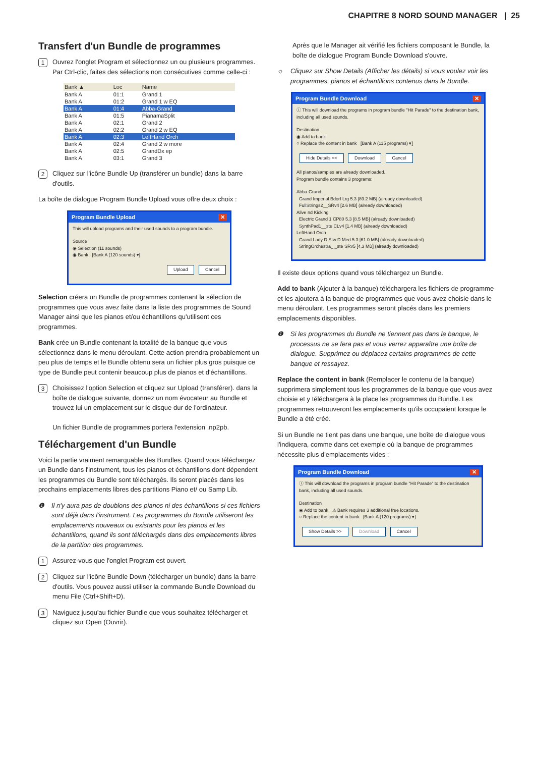CHAPITRE 8 NORD SOUND MANAGER | 25
Transfert d'un Bundle de programmes
1 Ouvrez l'onglet Program et sélectionnez un ou plusieurs programmes. Par Ctrl-clic, faites des sélections non consécutives comme celle-ci :
| Bank ▲ | Loc | Name |
| --- | --- | --- |
| Bank A | 01:1 | Grand 1 |
| Bank A | 01:2 | Grand 1 w EQ |
| Bank A | 01:4 | Abba-Grand |
| Bank A | 01:5 | PianamaSplit |
| Bank A | 02:1 | Grand 2 |
| Bank A | 02:2 | Grand 2 w EQ |
| Bank A | 02:3 | LeftHand Orch |
| Bank A | 02:4 | Grand 2 w more |
| Bank A | 02:5 | GrandDx ep |
| Bank A | 03:1 | Grand 3 |
2 Cliquez sur l'icône Bundle Up (transférer un bundle) dans la barre d'outils.
La boîte de dialogue Program Bundle Upload vous offre deux choix :
Program Bundle Upload ✕
This will upload programs and their used sounds to a program bundle.
Source
◉ Selection (11 sounds)
◉ Bank [Bank A (120 sounds) ▾]
Upload Cancel
Selection créera un Bundle de programmes contenant la sélection de programmes que vous avez faite dans la liste des programmes de Sound Manager ainsi que les pianos et/ou échantillons qu'utilisent ces programmes.
Bank crée un Bundle contenant la totalité de la banque que vous sélectionnez dans le menu déroulant. Cette action prendra probablement un peu plus de temps et le Bundle obtenu sera un fichier plus gros puisque ce type de Bundle peut contenir beaucoup plus de pianos et d'échantillons.
3 Choisissez l'option Selection et cliquez sur Upload (transférer). dans la boîte de dialogue suivante, donnez un nom évocateur au Bundle et trouvez lui un emplacement sur le disque dur de l'ordinateur.
Un fichier Bundle de programmes portera l'extension .np2pb.
Téléchargement d'un Bundle
Voici la partie vraiment remarquable des Bundles. Quand vous téléchargez un Bundle dans l'instrument, tous les pianos et échantillons dont dépendent les programmes du Bundle sont téléchargés. Ils seront placés dans les prochains emplacements libres des partitions Piano et/ ou Samp Lib.
❶ Il n'y aura pas de doublons des pianos ni des échantillons si ces fichiers sont déjà dans l'instrument. Les programmes du Bundle utiliseront les emplacements nouveaux ou existants pour les pianos et les échantillons, quand ils sont téléchargés dans des emplacements libres de la partition des programmes.
1 Assurez-vous que l'onglet Program est ouvert.
2 Cliquez sur l'icône Bundle Down (télécharger un bundle) dans la barre d'outils. Vous pouvez aussi utiliser la commande Bundle Download du menu File (Ctrl+Shift+D).
3 Naviguez jusqu'au fichier Bundle que vous souhaitez télécharger et cliquez sur Open (Ouvrir).
Après que le Manager ait vérifié les fichiers composant le Bundle, la boîte de dialogue Program Bundle Download s'ouvre.
☼ Cliquez sur Show Details (Afficher les détails) si vous voulez voir les programmes, pianos et échantillons contenus dans le Bundle.
Program Bundle Download ✕
ⓘ This will download the programs in program bundle "Hit Parade" to the destination bank, including all used sounds.
Destination
◉ Add to bank
○ Replace the content in bank [Bank A (115 programs) ▾]
Hide Details << Download Cancel
All pianos/samples are already downloaded.
Program bundle contains 3 programs:
Abba-Grand
Grand Imperial Bdorf Lrg 5.3 [89.2 MB] (already downloaded)
FullStrings2__SRv4 [2.6 MB] (already downloaded)
Alive nd Kicking
Electric Grand 1 CP80 5.3 [8.5 MB] (already downloaded)
SynthPad1__ste CLv4 [1.4 MB] (already downloaded)
LeftHand Orch
Grand Lady D Stw D Med 5.3 [61.0 MB] (already downloaded)
StringOrchestra_ _ste SRv5 [4.3 MB] (already downloaded)
Il existe deux options quand vous téléchargez un Bundle.
Add to bank (Ajouter à la banque) téléchargera les fichiers de programme et les ajoutera à la banque de programmes que vous avez choisie dans le menu déroulant. Les programmes seront placés dans les premiers emplacements disponibles.
❶ Si les programmes du Bundle ne tiennent pas dans la banque, le processus ne se fera pas et vous verrez apparaître une boîte de dialogue. Supprimez ou déplacez certains programmes de cette banque et ressayez.
Replace the content in bank (Remplacer le contenu de la banque) supprimera simplement tous les programmes de la banque que vous avez choisie et y téléchargera à la place les programmes du Bundle. Les programmes retrouveront les emplacements qu'ils occupaient lorsque le Bundle a été créé.
Si un Bundle ne tient pas dans une banque, une boîte de dialogue vous l'indiquera, comme dans cet exemple où la banque de programmes nécessite plus d'emplacements vides :
Program Bundle Download ✕
ⓘ This will download the programs in program bundle "Hit Parade" to the destination bank, including all used sounds.
Destination
◉ Add to bank ⚠ Bank requires 3 additional free locations.
○ Replace the content in bank [Bank A (120 programs) ▾]
Show Details >> Download Cancel